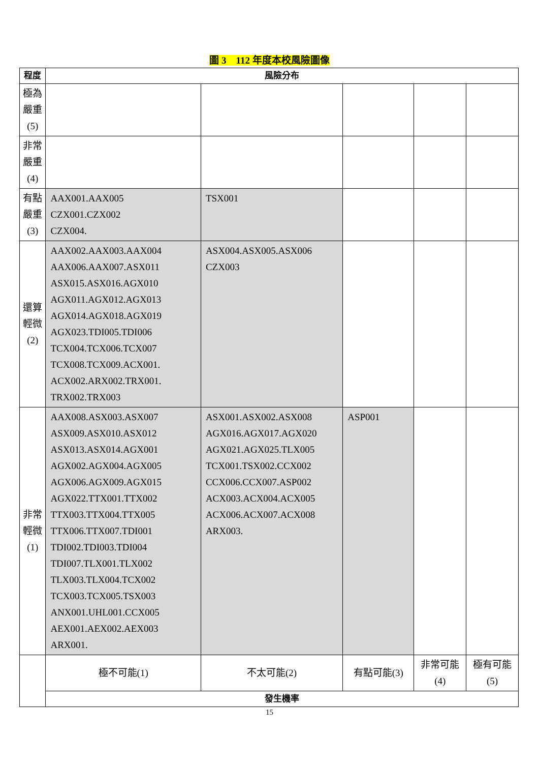圖 3　112 年度本校風險圖像
| 程度 | 風險分布 | | | | |
| --- | --- | --- | --- | --- | --- |
| 極為嚴重(5) | | | | | |
| 非常嚴重(4) | | | | | |
| 有點嚴重(3) | AAX001.AAX005 CZX001.CZX002 CZX004. | TSX001 | | | |
| 還算輕微(2) | AAX002.AAX003.AAX004 AAX006.AAX007.ASX011 ASX015.ASX016.AGX010 AGX011.AGX012.AGX013 AGX014.AGX018.AGX019 AGX023.TDI005.TDI006 TCX004.TCX006.TCX007 TCX008.TCX009.ACX001. ACX002.ARX002.TRX001. TRX002.TRX003 | ASX004.ASX005.ASX006 CZX003 | | | |
| 非常輕微(1) | AAX008.ASX003.ASX007 ASX009.ASX010.ASX012 ASX013.ASX014.AGX001 AGX002.AGX004.AGX005 AGX006.AGX009.AGX015 AGX022.TTX001.TTX002 TTX003.TTX004.TTX005 TTX006.TTX007.TDI001 TDI002.TDI003.TDI004 TDI007.TLX001.TLX002 TLX003.TLX004.TCX002 TCX003.TCX005.TSX003 ANX001.UHL001.CCX005 AEX001.AEX002.AEX003 ARX001. | ASX001.ASX002.ASX008 AGX016.AGX017.AGX020 AGX021.AGX025.TLX005 TCX001.TSX002.CCX002 CCX006.CCX007.ASP002 ACX003.ACX004.ACX005 ACX006.ACX007.ACX008 ARX003. | ASP001 | | |
| | 極不可能(1) | 不太可能(2) | 有點可能(3) | 非常可能(4) | 極有可能(5) |
| | 發生機率 | | | | |
15